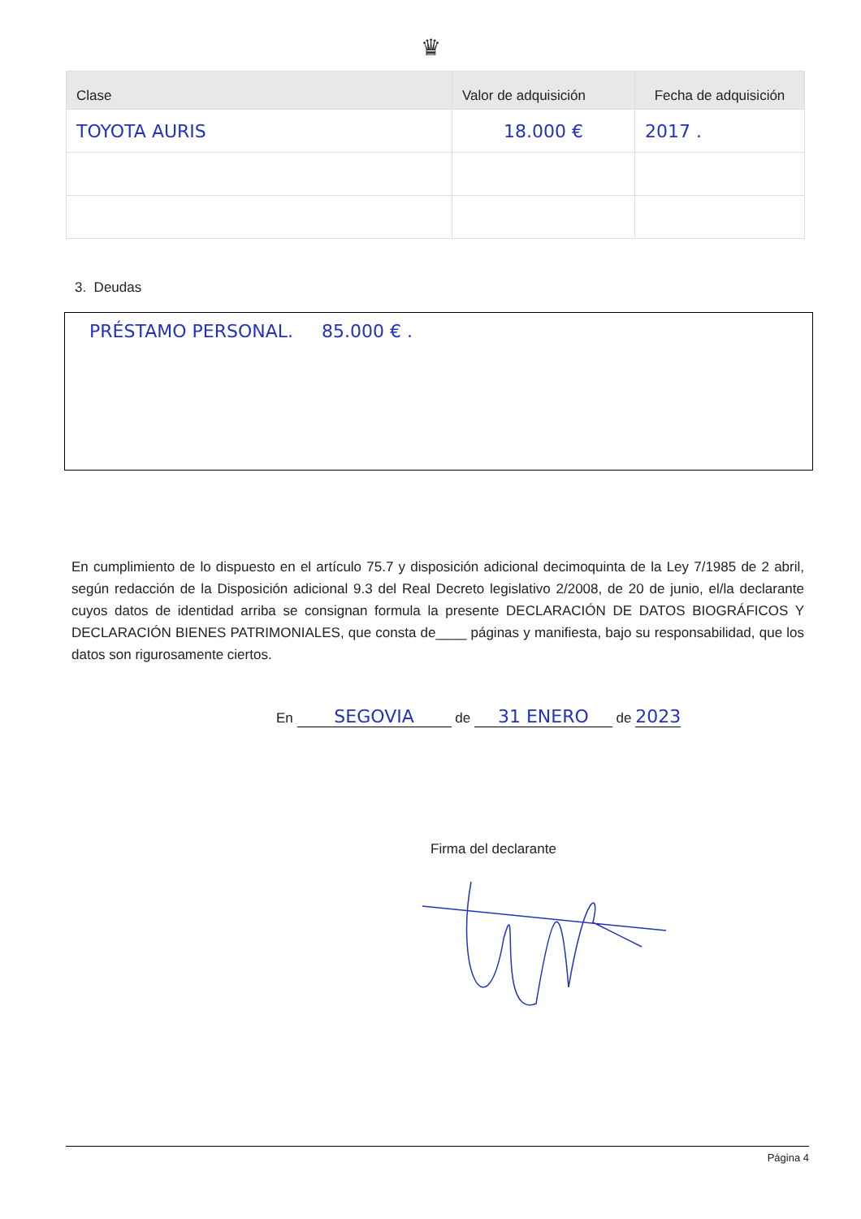♛
| Clase | Valor de adquisición | Fecha de adquisición |
| --- | --- | --- |
| TOYOTA AURIS | 18.000 € | 2017 . |
3. Deudas
PRÉSTAMO PERSONAL. 85.000 € .
En cumplimiento de lo dispuesto en el artículo 75.7 y disposición adicional decimoquinta de la Ley 7/1985 de 2 abril, según redacción de la Disposición adicional 9.3 del Real Decreto legislativo 2/2008, de 20 de junio, el/la declarante cuyos datos de identidad arriba se consignan formula la presente DECLARACIÓN DE DATOS BIOGRÁFICOS Y DECLARACIÓN BIENES PATRIMONIALES, que consta de____ páginas y manifiesta, bajo su responsabilidad, que los datos son rigurosamente ciertos.
En SEGOVIA de 31 ENERO de 2023
Firma del declarante
Página 4